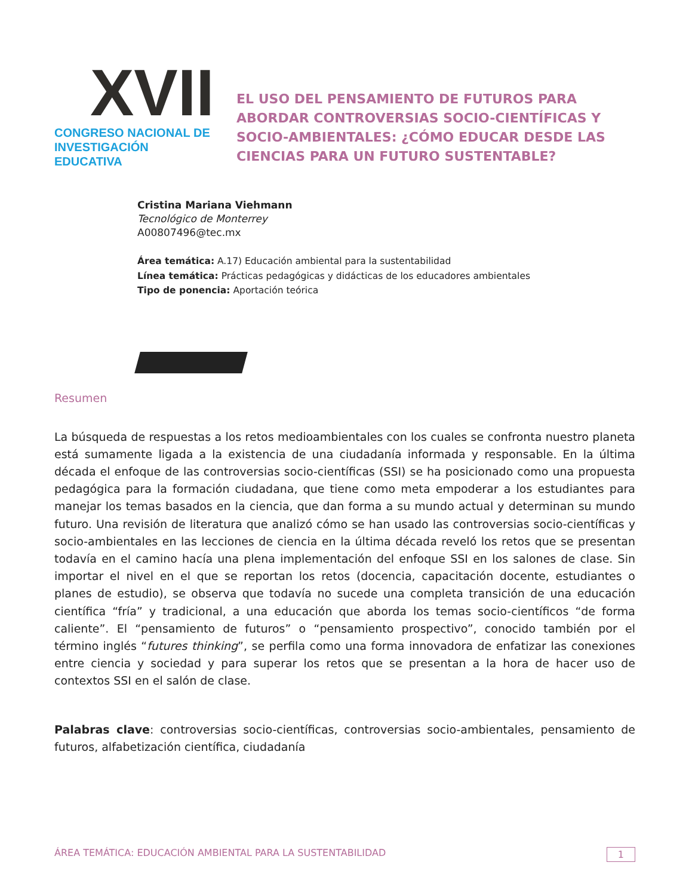XVII
CONGRESO NACIONAL DE
INVESTIGACIÓN EDUCATIVA
EL USO DEL PENSAMIENTO DE FUTUROS PARA ABORDAR CONTROVERSIAS SOCIO-CIENTÍFICAS Y SOCIO-AMBIENTALES: ¿CÓMO EDUCAR DESDE LAS CIENCIAS PARA UN FUTURO SUSTENTABLE?
Cristina Mariana Viehmann
Tecnológico de Monterrey
A00807496@tec.mx
Área temática: A.17) Educación ambiental para la sustentabilidad
Línea temática: Prácticas pedagógicas y didácticas de los educadores ambientales
Tipo de ponencia: Aportación teórica
Resumen
La búsqueda de respuestas a los retos medioambientales con los cuales se confronta nuestro planeta está sumamente ligada a la existencia de una ciudadanía informada y responsable. En la última década el enfoque de las controversias socio-científicas (SSI) se ha posicionado como una propuesta pedagógica para la formación ciudadana, que tiene como meta empoderar a los estudiantes para manejar los temas basados en la ciencia, que dan forma a su mundo actual y determinan su mundo futuro. Una revisión de literatura que analizó cómo se han usado las controversias socio-científicas y socio-ambientales en las lecciones de ciencia en la última década reveló los retos que se presentan todavía en el camino hacía una plena implementación del enfoque SSI en los salones de clase. Sin importar el nivel en el que se reportan los retos (docencia, capacitación docente, estudiantes o planes de estudio), se observa que todavía no sucede una completa transición de una educación científica “fría” y tradicional, a una educación que aborda los temas socio-científicos “de forma caliente”. El “pensamiento de futuros” o “pensamiento prospectivo”, conocido también por el término inglés “futures thinking”, se perfila como una forma innovadora de enfatizar las conexiones entre ciencia y sociedad y para superar los retos que se presentan a la hora de hacer uso de contextos SSI en el salón de clase.
Palabras clave: controversias socio-científicas, controversias socio-ambientales, pensamiento de futuros, alfabetización científica, ciudadanía
ÁREA TEMÁTICA: EDUCACIÓN AMBIENTAL PARA LA SUSTENTABILIDAD 1